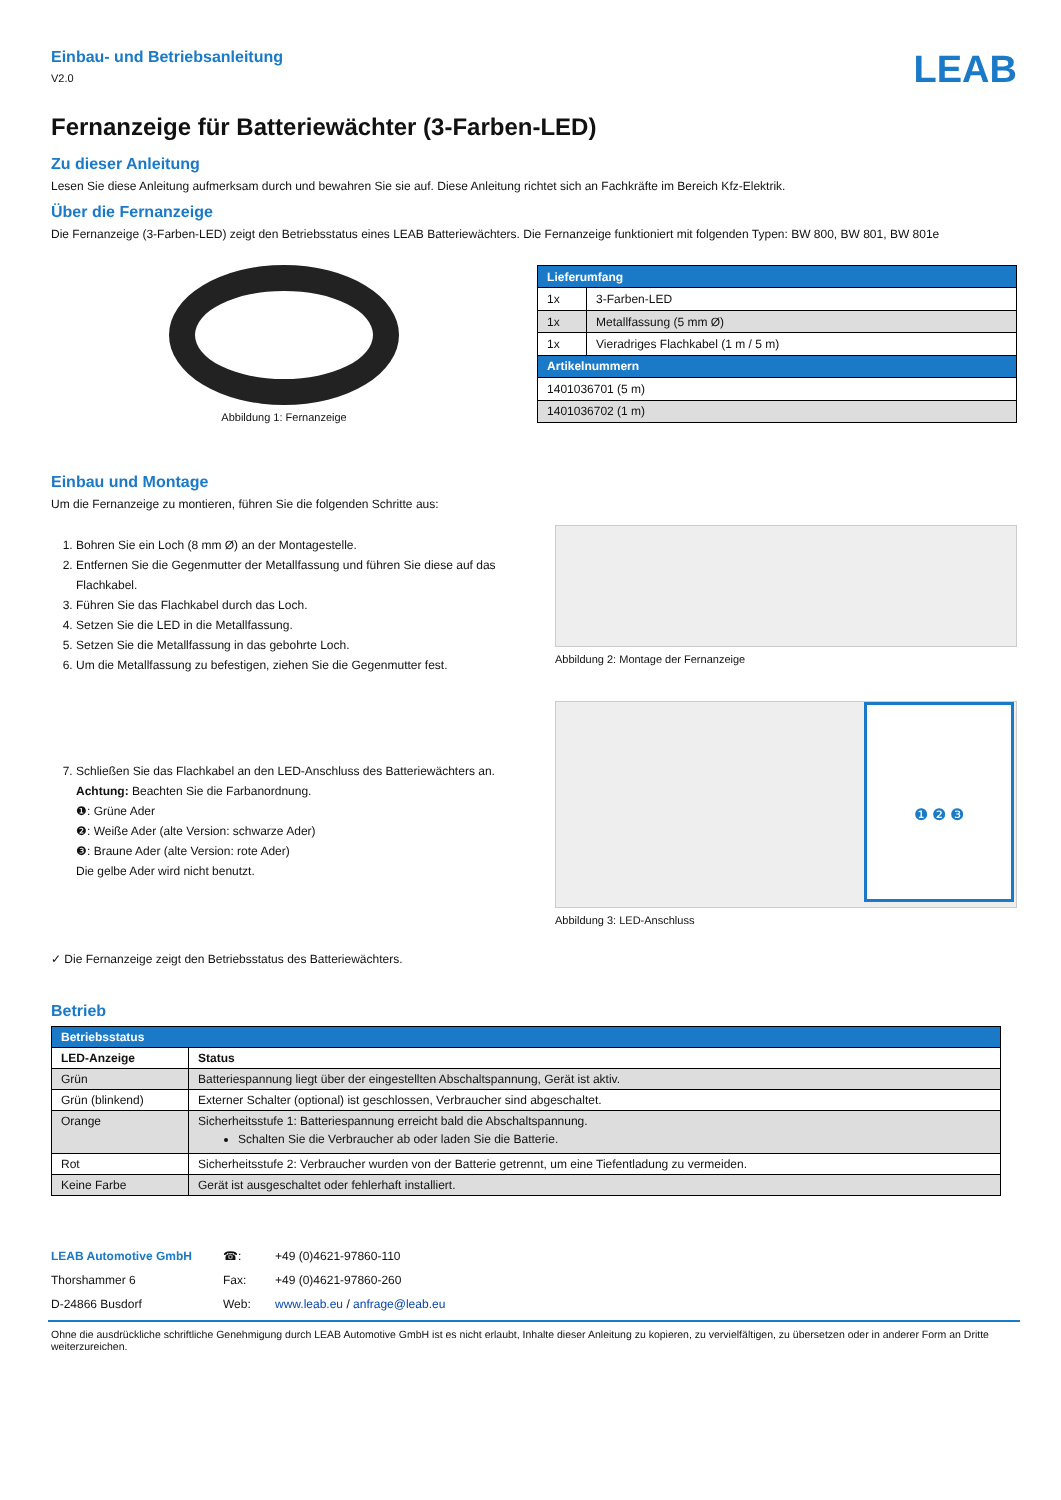Einbau- und Betriebsanleitung
V2.0
LEAB
Fernanzeige für Batteriewächter (3-Farben-LED)
Zu dieser Anleitung
Lesen Sie diese Anleitung aufmerksam durch und bewahren Sie sie auf. Diese Anleitung richtet sich an Fachkräfte im Bereich Kfz-Elektrik.
Über die Fernanzeige
Die Fernanzeige (3-Farben-LED) zeigt den Betriebsstatus eines LEAB Batteriewächters. Die Fernanzeige funktioniert mit folgenden Typen: BW 800, BW 801, BW 801e
Abbildung 1: Fernanzeige
| Lieferumfang | |
| 1x | 3-Farben-LED |
| 1x | Metallfassung (5 mm Ø) |
| 1x | Vieradriges Flachkabel (1 m / 5 m) |
| Artikelnummern | |
| 1401036701 (5 m) | |
| 1401036702 (1 m) | |
Einbau und Montage
Um die Fernanzeige zu montieren, führen Sie die folgenden Schritte aus:
1. Bohren Sie ein Loch (8 mm Ø) an der Montagestelle.
2. Entfernen Sie die Gegenmutter der Metallfassung und führen Sie diese auf das Flachkabel.
3. Führen Sie das Flachkabel durch das Loch.
4. Setzen Sie die LED in die Metallfassung.
5. Setzen Sie die Metallfassung in das gebohrte Loch.
6. Um die Metallfassung zu befestigen, ziehen Sie die Gegenmutter fest.
Abbildung 2: Montage der Fernanzeige
7. Schließen Sie das Flachkabel an den LED-Anschluss des Batteriewächters an.
Achtung: Beachten Sie die Farbanordnung.
❶: Grüne Ader
❷: Weiße Ader (alte Version: schwarze Ader)
❸: Braune Ader (alte Version: rote Ader)
Die gelbe Ader wird nicht benutzt.
❶ ❷ ❸
Abbildung 3: LED-Anschluss
✓ Die Fernanzeige zeigt den Betriebsstatus des Batteriewächters.
Betrieb
| Betriebsstatus | |
| LED-Anzeige | Status |
| Grün | Batteriespannung liegt über der eingestellten Abschaltspannung, Gerät ist aktiv. |
| Grün (blinkend) | Externer Schalter (optional) ist geschlossen, Verbraucher sind abgeschaltet. |
| Orange | Sicherheitsstufe 1: Batteriespannung erreicht bald die Abschaltspannung. Schalten Sie die Verbraucher ab oder laden Sie die Batterie. |
| Rot | Sicherheitsstufe 2: Verbraucher wurden von der Batterie getrennt, um eine Tiefentladung zu vermeiden. |
| Keine Farbe | Gerät ist ausgeschaltet oder fehlerhaft installiert. |
LEAB Automotive GmbH
Thorshammer 6
D-24866 Busdorf
☎:
Fax:
Web:
+49 (0)4621-97860-110
+49 (0)4621-97860-260
www.leab.eu / anfrage@leab.eu
Ohne die ausdrückliche schriftliche Genehmigung durch LEAB Automotive GmbH ist es nicht erlaubt, Inhalte dieser Anleitung zu kopieren, zu vervielfältigen, zu übersetzen oder in anderer Form an Dritte weiterzureichen.